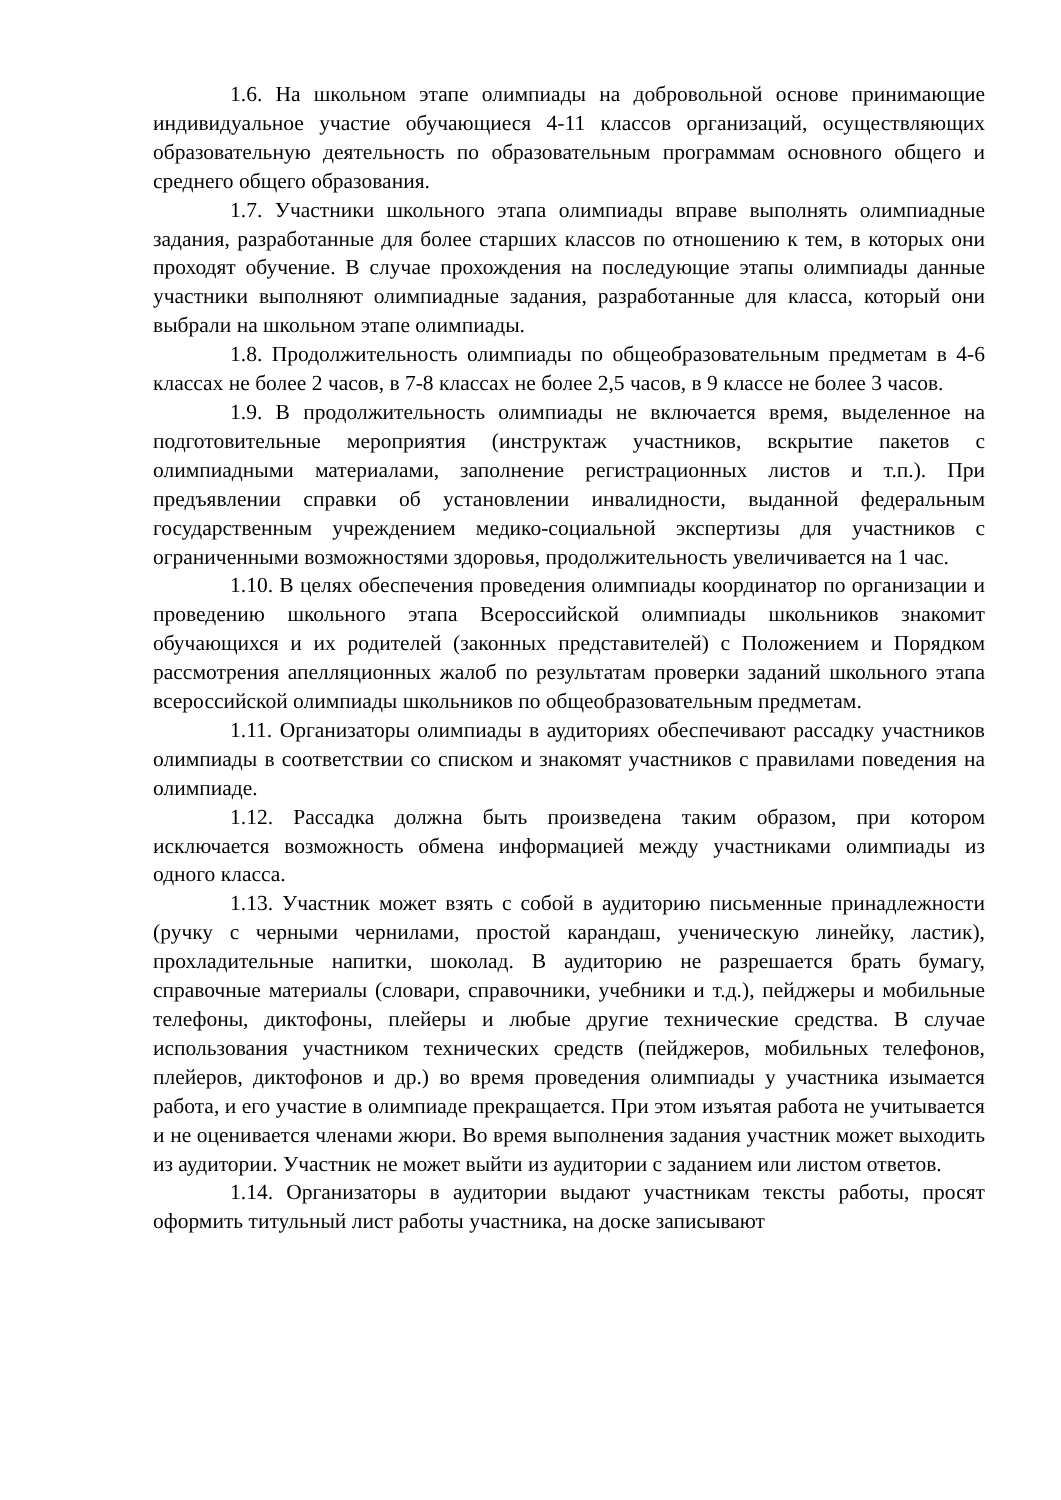1.6. На школьном этапе олимпиады на добровольной основе принимающие индивидуальное участие обучающиеся 4-11 классов организаций, осуществляющих образовательную деятельность по образовательным программам основного общего и среднего общего образования.
1.7. Участники школьного этапа олимпиады вправе выполнять олимпиадные задания, разработанные для более старших классов по отношению к тем, в которых они проходят обучение. В случае прохождения на последующие этапы олимпиады данные участники выполняют олимпиадные задания, разработанные для класса, который они выбрали на школьном этапе олимпиады.
1.8. Продолжительность олимпиады по общеобразовательным предметам в 4-6 классах не более 2 часов, в 7-8 классах не более 2,5 часов, в 9 классе не более 3 часов.
1.9. В продолжительность олимпиады не включается время, выделенное на подготовительные мероприятия (инструктаж участников, вскрытие пакетов с олимпиадными материалами, заполнение регистрационных листов и т.п.). При предъявлении справки об установлении инвалидности, выданной федеральным государственным учреждением медико-социальной экспертизы для участников с ограниченными возможностями здоровья, продолжительность увеличивается на 1 час.
1.10. В целях обеспечения проведения олимпиады координатор по организации и проведению школьного этапа Всероссийской олимпиады школьников знакомит обучающихся и их родителей (законных представителей) с Положением и Порядком рассмотрения апелляционных жалоб по результатам проверки заданий школьного этапа всероссийской олимпиады школьников по общеобразовательным предметам.
1.11. Организаторы олимпиады в аудиториях обеспечивают рассадку участников олимпиады в соответствии со списком и знакомят участников с правилами поведения на олимпиаде.
1.12. Рассадка должна быть произведена таким образом, при котором исключается возможность обмена информацией между участниками олимпиады из одного класса.
1.13. Участник может взять с собой в аудиторию письменные принадлежности (ручку с черными чернилами, простой карандаш, ученическую линейку, ластик), прохладительные напитки, шоколад. В аудиторию не разрешается брать бумагу, справочные материалы (словари, справочники, учебники и т.д.), пейджеры и мобильные телефоны, диктофоны, плейеры и любые другие технические средства. В случае использования участником технических средств (пейджеров, мобильных телефонов, плейеров, диктофонов и др.) во время проведения олимпиады у участника изымается работа, и его участие в олимпиаде прекращается. При этом изъятая работа не учитывается и не оценивается членами жюри. Во время выполнения задания участник может выходить из аудитории. Участник не может выйти из аудитории с заданием или листом ответов.
1.14. Организаторы в аудитории выдают участникам тексты работы, просят оформить титульный лист работы участника, на доске записывают